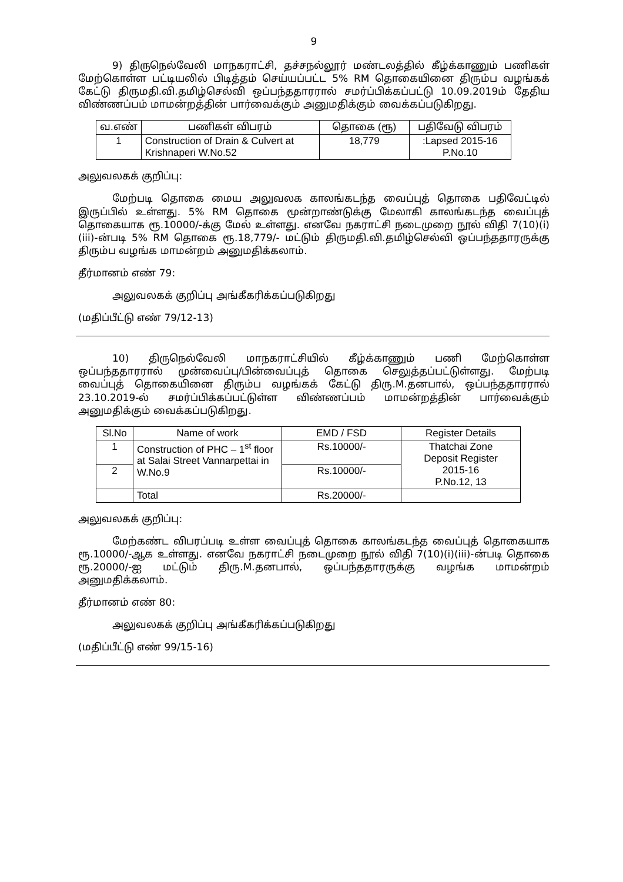9
9) திருநெல்வேலி மாநகராட்சி, தச்சநல்லூர் மண்டலத்தில் கீழ்க்காணும் பணிகள் மேற்கொள்ள பட்டியலில் பிடித்தம் செய்யப்பட்ட 5% RM தொகையினை திரும்ப வழங்கக் கேட்டு திருமதி.வி.தமிழ்செல்வி ஒப்பந்ததாரரால் சமர்ப்பிக்கப்பட்டு 10.09.2019ம் தேதிய விண்ணப்பம் மாமன்றத்தின் பார்வைக்கும் அனுமதிக்கும் வைக்கப்படுகிறது.
| வ.எண் | பணிகள் விபரம் | தொகை (ரூ) | பதிவேடு விபரம் |
| --- | --- | --- | --- |
| 1 | Construction of Drain & Culvert at Krishnaperi W.No.52 | 18,779 | :Lapsed 2015-16 P.No.10 |
அலுவலகக் குறிப்பு:
மேற்படி தொகை மைய அலுவலக காலங்கடந்த வைப்புத் தொகை பதிவேட்டில் இருப்பில் உள்ளது. 5% RM தொகை மூன்றாண்டுக்கு மேலாகி காலங்கடந்த வைப்புத் தொகையாக ரூ.10000/-க்கு மேல் உள்ளது. எனவே நகராட்சி நடைமுறை நூல் விதி 7(10)(i)(iii)-ன்படி 5% RM தொகை ரூ.18,779/- மட்டும் திருமதி.வி.தமிழ்செல்வி ஒப்பந்ததாரருக்கு திரும்ப வழங்க மாமன்றம் அனுமதிக்கலாம்.
தீர்மானம் எண் 79:
அலுவலகக் குறிப்பு அங்கீகரிக்கப்படுகிறது
(மதிப்பீட்டு எண் 79/12-13)
10) திருநெல்வேலி மாநகராட்சியில் கீழ்க்காணும் பணி மேற்கொள்ள ஒப்பந்ததாரரால் முன்வைப்பு/பின்வைப்புத் தொகை செலுத்தப்பட்டுள்ளது. மேற்படி வைப்புத் தொகையினை திரும்ப வழங்கக் கேட்டு திரு.M.தனபால், ஒப்பந்ததாரரால் 23.10.2019-ல் சமர்ப்பிக்கப்பட்டுள்ள விண்ணப்பம் மாமன்றத்தின் பார்வைக்கும் அனுமதிக்கும் வைக்கப்படுகிறது.
| Sl.No | Name of work | EMD / FSD | Register Details |
| --- | --- | --- | --- |
| 1 | Construction of PHC – 1<sup>st</sup> floor at Salai Street Vannarpettai in W.No.9 | Rs.10000/- | Thatchai Zone Deposit Register 2015-16 P.No.12, 13 |
| 2 | | Rs.10000/- | |
| | Total | Rs.20000/- | |
அலுவலகக் குறிப்பு:
மேற்கண்ட விபரப்படி உள்ள வைப்புத் தொகை காலங்கடந்த வைப்புத் தொகையாக ரூ.10000/-ஆக உள்ளது. எனவே நகராட்சி நடைமுறை நூல் விதி 7(10)(i)(iii)-ன்படி தொகை ரூ.20000/-ஐ மட்டும் திரு.M.தனபால், ஒப்பந்ததாரருக்கு வழங்க மாமன்றம் அனுமதிக்கலாம்.
தீர்மானம் எண் 80:
அலுவலகக் குறிப்பு அங்கீகரிக்கப்படுகிறது
(மதிப்பீட்டு எண் 99/15-16)